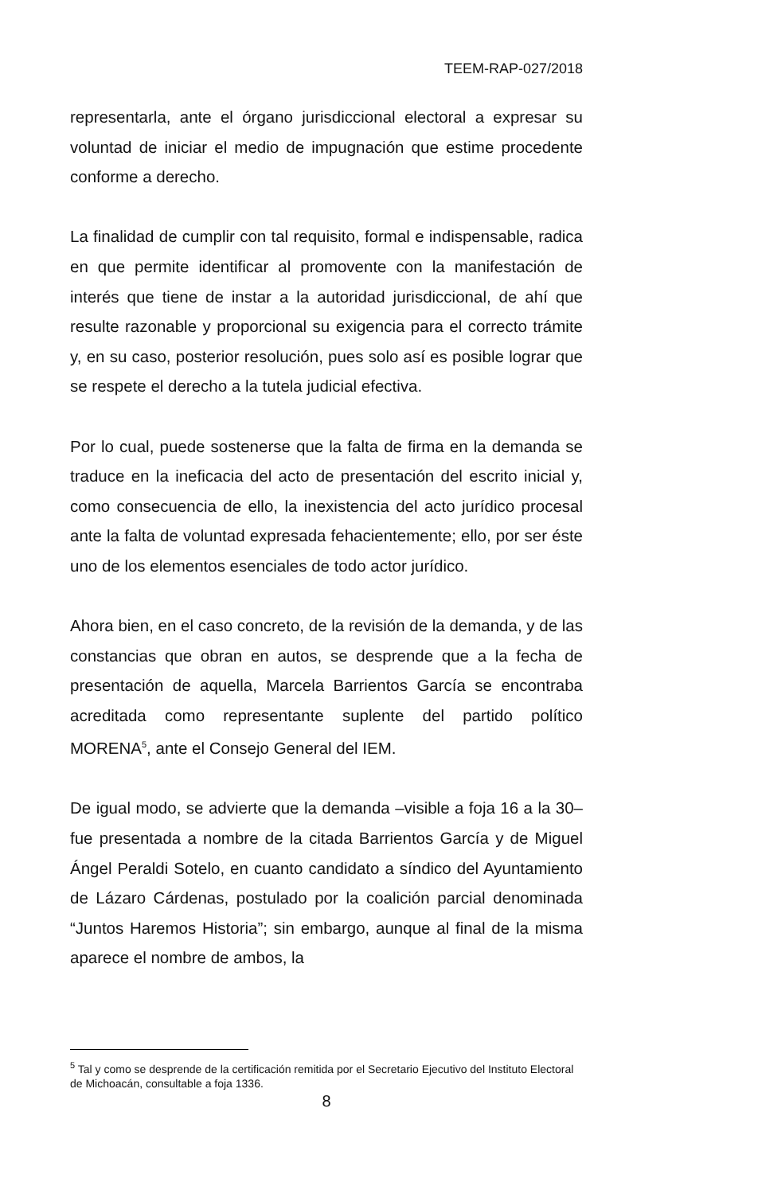TEEM-RAP-027/2018
representarla, ante el órgano jurisdiccional electoral a expresar su voluntad de iniciar el medio de impugnación que estime procedente conforme a derecho.
La finalidad de cumplir con tal requisito, formal e indispensable, radica en que permite identificar al promovente con la manifestación de interés que tiene de instar a la autoridad jurisdiccional, de ahí que resulte razonable y proporcional su exigencia para el correcto trámite y, en su caso, posterior resolución, pues solo así es posible lograr que se respete el derecho a la tutela judicial efectiva.
Por lo cual, puede sostenerse que la falta de firma en la demanda se traduce en la ineficacia del acto de presentación del escrito inicial y, como consecuencia de ello, la inexistencia del acto jurídico procesal ante la falta de voluntad expresada fehacientemente; ello, por ser éste uno de los elementos esenciales de todo actor jurídico.
Ahora bien, en el caso concreto, de la revisión de la demanda, y de las constancias que obran en autos, se desprende que a la fecha de presentación de aquella, Marcela Barrientos García se encontraba acreditada como representante suplente del partido político MORENA<sup>5</sup>, ante el Consejo General del IEM.
De igual modo, se advierte que la demanda –visible a foja 16 a la 30– fue presentada a nombre de la citada Barrientos García y de Miguel Ángel Peraldi Sotelo, en cuanto candidato a síndico del Ayuntamiento de Lázaro Cárdenas, postulado por la coalición parcial denominada “Juntos Haremos Historia”; sin embargo, aunque al final de la misma aparece el nombre de ambos, la
<sup>5</sup> Tal y como se desprende de la certificación remitida por el Secretario Ejecutivo del Instituto Electoral de Michoacán, consultable a foja 1336.
8